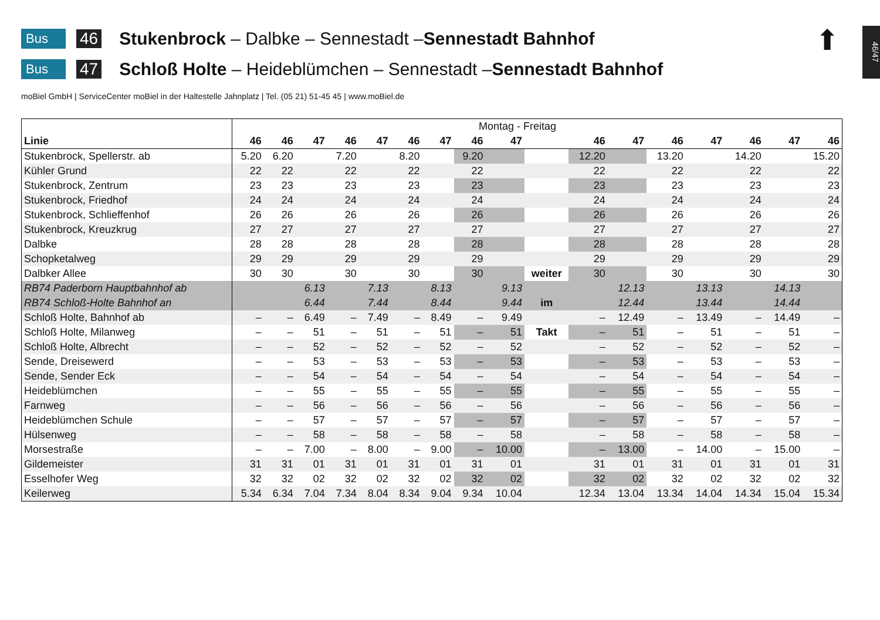⬆
46/47
Bus 46 Stukenbrock – Dalbke – Sennestadt – Sennestadt Bahnhof
Bus 47 Schloß Holte – Heideblümchen – Sennestadt – Sennestadt Bahnhof
moBiel GmbH | ServiceCenter moBiel in der Haltestelle Jahnplatz | Tel. (05 21) 51-45 45 | www.moBiel.de
| | Montag - Freitag | | | | | | | | | | | | | | | | |
| --- | --- | --- | --- | --- | --- | --- | --- | --- | --- | --- | --- | --- | --- | --- | --- | --- | --- |
| Linie | 46 | 46 | 47 | 46 | 47 | 46 | 47 | 46 | 47 | | 46 | 47 | 46 | 47 | 46 | 47 | 46 |
| Stukenbrock, Spellerstr. ab | 5.20 | 6.20 | | 7.20 | | 8.20 | | 9.20 | | | 12.20 | | 13.20 | | 14.20 | | 15.20 |
| Kühler Grund | 22 | 22 | | 22 | | 22 | | 22 | | | 22 | | 22 | | 22 | | 22 |
| Stukenbrock, Zentrum | 23 | 23 | | 23 | | 23 | | 23 | | | 23 | | 23 | | 23 | | 23 |
| Stukenbrock, Friedhof | 24 | 24 | | 24 | | 24 | | 24 | | | 24 | | 24 | | 24 | | 24 |
| Stukenbrock, Schlieffenhof | 26 | 26 | | 26 | | 26 | | 26 | | | 26 | | 26 | | 26 | | 26 |
| Stukenbrock, Kreuzkrug | 27 | 27 | | 27 | | 27 | | 27 | | | 27 | | 27 | | 27 | | 27 |
| Dalbke | 28 | 28 | | 28 | | 28 | | 28 | | | 28 | | 28 | | 28 | | 28 |
| Schopketalweg | 29 | 29 | | 29 | | 29 | | 29 | | | 29 | | 29 | | 29 | | 29 |
| Dalbker Allee | 30 | 30 | | 30 | | 30 | | 30 | | weiter | 30 | | 30 | | 30 | | 30 |
| RB74 Paderborn Hauptbahnhof ab | | | 6.13 | | 7.13 | | 8.13 | | 9.13 | | | 12.13 | | 13.13 | | 14.13 | |
| RB74 Schloß-Holte Bahnhof an | | | 6.44 | | 7.44 | | 8.44 | | 9.44 | im | | 12.44 | | 13.44 | | 14.44 | |
| Schloß Holte, Bahnhof ab | – | – | 6.49 | – | 7.49 | – | 8.49 | – | 9.49 | | – | 12.49 | – | 13.49 | – | 14.49 | – |
| Schloß Holte, Milanweg | – | – | 51 | – | 51 | – | 51 | – | 51 | Takt | – | 51 | – | 51 | – | 51 | – |
| Schloß Holte, Albrecht | – | – | 52 | – | 52 | – | 52 | – | 52 | | – | 52 | – | 52 | – | 52 | – |
| Sende, Dreisewerd | – | – | 53 | – | 53 | – | 53 | – | 53 | | – | 53 | – | 53 | – | 53 | – |
| Sende, Sender Eck | – | – | 54 | – | 54 | – | 54 | – | 54 | | – | 54 | – | 54 | – | 54 | – |
| Heideblümchen | – | – | 55 | – | 55 | – | 55 | – | 55 | | – | 55 | – | 55 | – | 55 | – |
| Farnweg | – | – | 56 | – | 56 | – | 56 | – | 56 | | – | 56 | – | 56 | – | 56 | – |
| Heideblümchen Schule | – | – | 57 | – | 57 | – | 57 | – | 57 | | – | 57 | – | 57 | – | 57 | – |
| Hülsenweg | – | – | 58 | – | 58 | – | 58 | – | 58 | | – | 58 | – | 58 | – | 58 | – |
| Morsestraße | – | – | 7.00 | – | 8.00 | – | 9.00 | – | 10.00 | | – | 13.00 | – | 14.00 | – | 15.00 | – |
| Gildemeister | 31 | 31 | 01 | 31 | 01 | 31 | 01 | 31 | 01 | | 31 | 01 | 31 | 01 | 31 | 01 | 31 |
| Esselhofer Weg | 32 | 32 | 02 | 32 | 02 | 32 | 02 | 32 | 02 | | 32 | 02 | 32 | 02 | 32 | 02 | 32 |
| Keilerweg | 5.34 | 6.34 | 7.04 | 7.34 | 8.04 | 8.34 | 9.04 | 9.34 | 10.04 | | 12.34 | 13.04 | 13.34 | 14.04 | 14.34 | 15.04 | 15.34 |